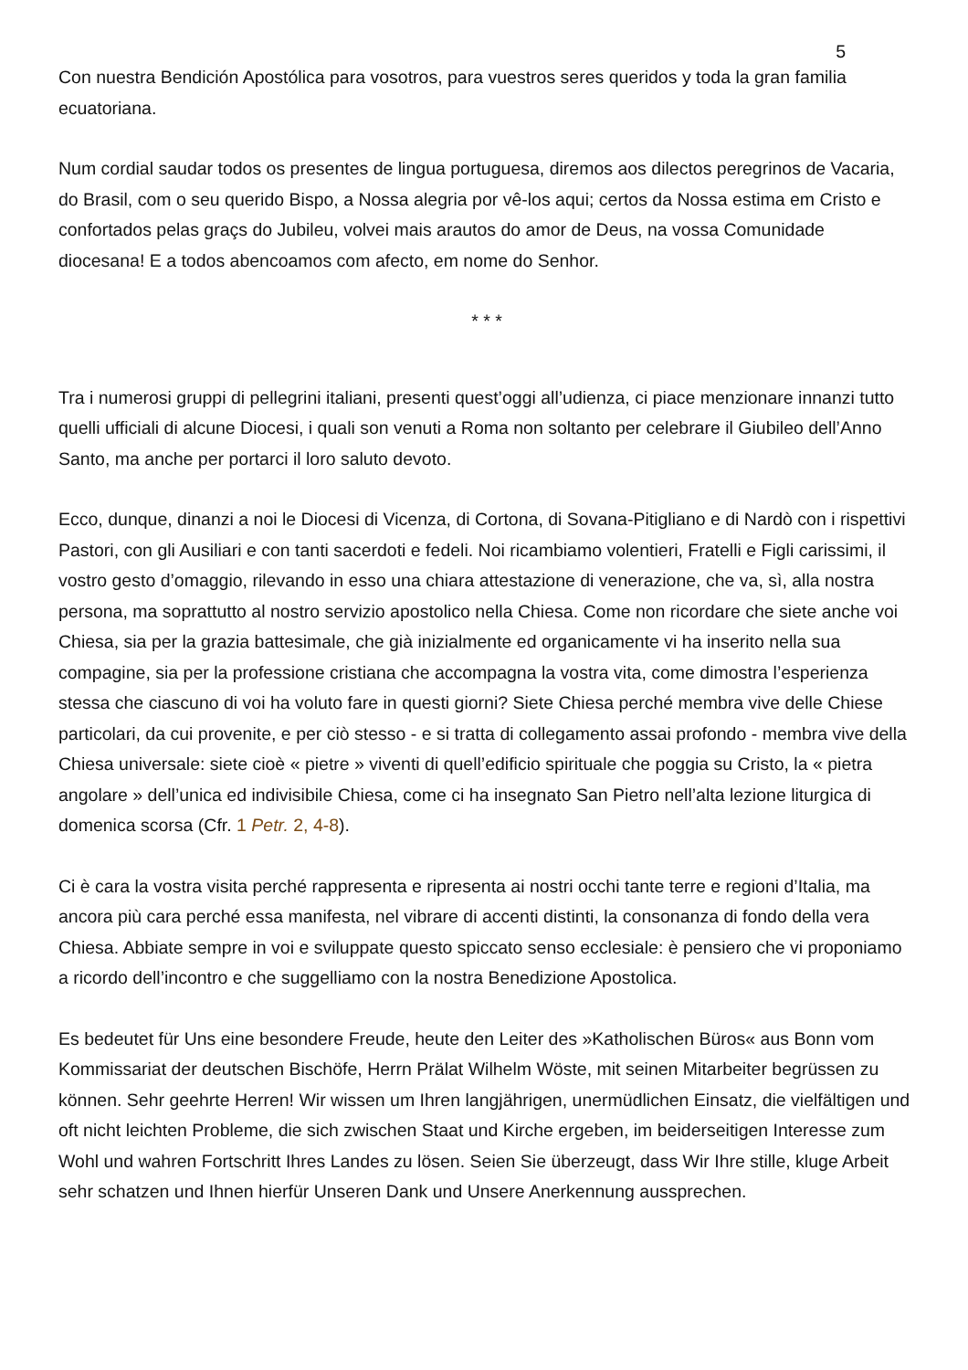5
Con nuestra Bendición Apostólica para vosotros, para vuestros seres queridos y toda la gran familia ecuatoriana.
Num cordial saudar todos os presentes de lingua portuguesa, diremos aos dilectos peregrinos de Vacaria, do Brasil, com o seu querido Bispo, a Nossa alegria por vê-los aqui; certos da Nossa estima em Cristo e confortados pelas graçs do Jubileu, volvei mais arautos do amor de Deus, na vossa Comunidade diocesana! E a todos abencoamos com afecto, em nome do Senhor.
* * *
Tra i numerosi gruppi di pellegrini italiani, presenti quest’oggi all’udienza, ci piace menzionare innanzi tutto quelli ufficiali di alcune Diocesi, i quali son venuti a Roma non soltanto per celebrare il Giubileo dell’Anno Santo, ma anche per portarci il loro saluto devoto.
Ecco, dunque, dinanzi a noi le Diocesi di Vicenza, di Cortona, di Sovana-Pitigliano e di Nardò con i rispettivi Pastori, con gli Ausiliari e con tanti sacerdoti e fedeli. Noi ricambiamo volentieri, Fratelli e Figli carissimi, il vostro gesto d’omaggio, rilevando in esso una chiara attestazione di venerazione, che va, sì, alla nostra persona, ma soprattutto al nostro servizio apostolico nella Chiesa. Come non ricordare che siete anche voi Chiesa, sia per la grazia battesimale, che già inizialmente ed organicamente vi ha inserito nella sua compagine, sia per la professione cristiana che accompagna la vostra vita, come dimostra l’esperienza stessa che ciascuno di voi ha voluto fare in questi giorni? Siete Chiesa perché membra vive delle Chiese particolari, da cui provenite, e per ciò stesso - e si tratta di collegamento assai profondo - membra vive della Chiesa universale: siete cioè « pietre » viventi di quell’edificio spirituale che poggia su Cristo, la « pietra angolare » dell’unica ed indivisibile Chiesa, come ci ha insegnato San Pietro nell’alta lezione liturgica di domenica scorsa (Cfr. 1 Petr. 2, 4-8).
Ci è cara la vostra visita perché rappresenta e ripresenta ai nostri occhi tante terre e regioni d’Italia, ma ancora più cara perché essa manifesta, nel vibrare di accenti distinti, la consonanza di fondo della vera Chiesa. Abbiate sempre in voi e sviluppate questo spiccato senso ecclesiale: è pensiero che vi proponiamo a ricordo dell’incontro e che suggelliamo con la nostra Benedizione Apostolica.
Es bedeutet für Uns eine besondere Freude, heute den Leiter des »Katholischen Büros« aus Bonn vom Kommissariat der deutschen Bischöfe, Herrn Prälat Wilhelm Wöste, mit seinen Mitarbeiter begrüssen zu können. Sehr geehrte Herren! Wir wissen um Ihren langjährigen, unermüdlichen Einsatz, die vielfältigen und oft nicht leichten Probleme, die sich zwischen Staat und Kirche ergeben, im beiderseitigen Interesse zum Wohl und wahren Fortschritt Ihres Landes zu lösen. Seien Sie überzeugt, dass Wir Ihre stille, kluge Arbeit sehr schatzen und Ihnen hierfür Unseren Dank und Unsere Anerkennung aussprechen.